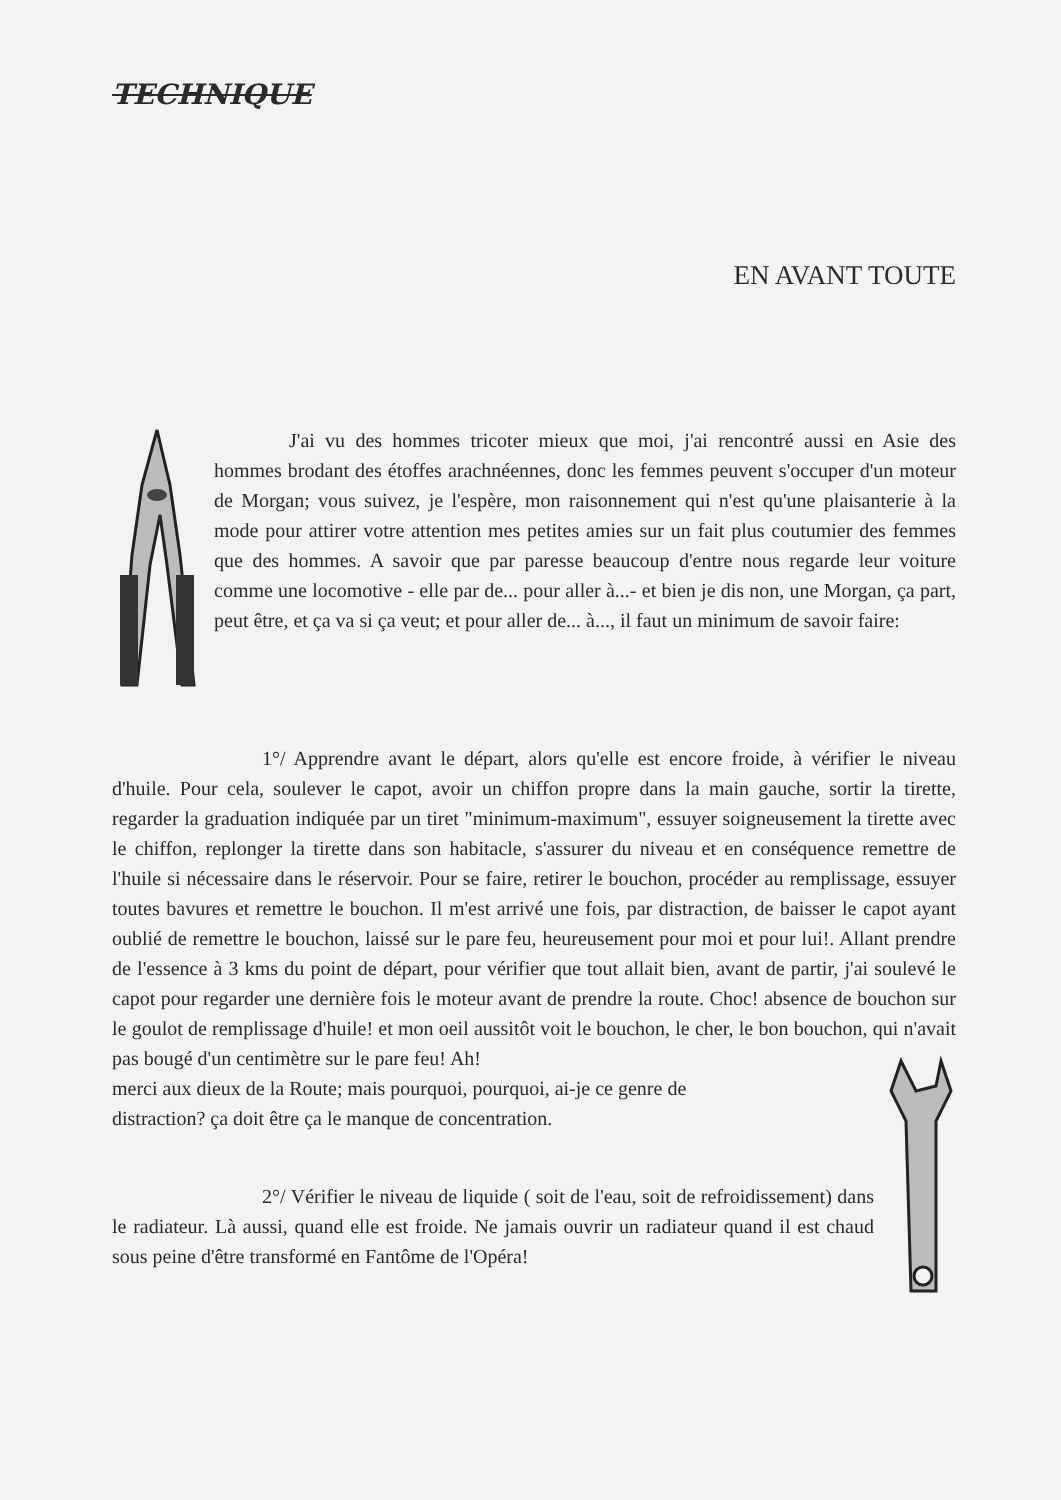TECHNIQUE
EN AVANT TOUTE
J'ai vu des hommes tricoter mieux que moi, j'ai rencontré aussi en Asie des hommes brodant des étoffes arachnéennes, donc les femmes peuvent s'occuper d'un moteur de Morgan; vous suivez, je l'espère, mon raisonnement qui n'est qu'une plaisanterie à la mode pour attirer votre attention mes petites amies sur un fait plus coutumier des femmes que des hommes. A savoir que par paresse beaucoup d'entre nous regarde leur voiture comme une locomotive - elle par de... pour aller à...- et bien je dis non, une Morgan, ça part, peut être, et ça va si ça veut; et pour aller de... à..., il faut un minimum de savoir faire:
1°/ Apprendre avant le départ, alors qu'elle est encore froide, à vérifier le niveau d'huile. Pour cela, soulever le capot, avoir un chiffon propre dans la main gauche, sortir la tirette, regarder la graduation indiquée par un tiret "minimum-maximum", essuyer soigneusement la tirette avec le chiffon, replonger la tirette dans son habitacle, s'assurer du niveau et en conséquence remettre de l'huile si nécessaire dans le réservoir. Pour se faire, retirer le bouchon, procéder au remplissage, essuyer toutes bavures et remettre le bouchon. Il m'est arrivé une fois, par distraction, de baisser le capot ayant oublié de remettre le bouchon, laissé sur le pare feu, heureusement pour moi et pour lui!. Allant prendre de l'essence à 3 kms du point de départ, pour vérifier que tout allait bien, avant de partir, j'ai soulevé le capot pour regarder une dernière fois le moteur avant de prendre la route. Choc! absence de bouchon sur le goulot de remplissage d'huile! et mon oeil aussitôt voit le bouchon, le cher, le bon bouchon, qui n'avait pas bougé d'un centimètre sur le pare feu! Ah!
merci aux dieux de la Route; mais pourquoi, pourquoi, ai-je ce genre de
distraction? ça doit être ça le manque de concentration.
2°/ Vérifier le niveau de liquide ( soit de l'eau, soit de refroidissement) dans le radiateur. Là aussi, quand elle est froide. Ne jamais ouvrir un radiateur quand il est chaud sous peine d'être transformé en Fantôme de l'Opéra!